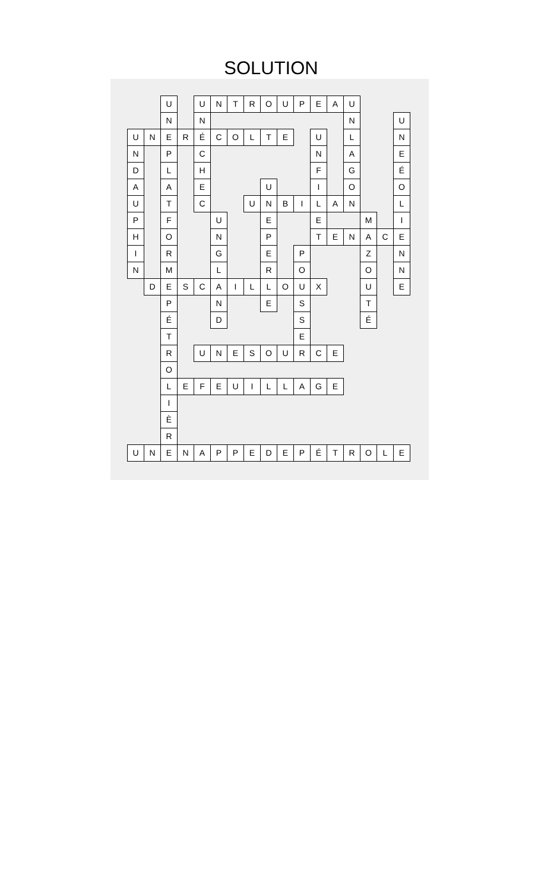SOLUTION
| | | U | | U | N | T | R | O | U | P | E | A | U | | | |
| | | N | | N | | | | | | | | | N | | | U |
| U | N | E | R | É | C | O | L | T | E | | U | | L | | | N |
| N | | P | | C | | | | | | | N | | A | | | E |
| D | | L | | H | | | | | | | F | | G | | | É |
| A | | A | | E | | | | U | | | I | | O | | | O |
| U | | T | | C | | | U | N | B | I | L | A | N | | | L |
| P | | F | | | U | | | E | | | E | | | M | | I |
| H | | O | | | N | | | P | | | T | E | N | A | C | E |
| I | | R | | | G | | | E | | P | | | | Z | | N |
| N | | M | | | L | | | R | | O | | | | O | | N |
| | D | E | S | C | A | I | L | L | O | U | X | | | U | | E |
| | | P | | | N | | | E | | S | | | | T | | |
| | | É | | | D | | | | | S | | | | É | | |
| | | T | | | | | | | | E | | | | | | |
| | | R | | U | N | E | S | O | U | R | C | E | | | | |
| | | O | | | | | | | | | | | | | | |
| | | L | E | F | E | U | I | L | L | A | G | E | | | | |
| | | I | | | | | | | | | | | | | | |
| | | È | | | | | | | | | | | | | | |
| | | R | | | | | | | | | | | | | | |
| U | N | E | N | A | P | P | E | D | E | P | É | T | R | O | L | E |